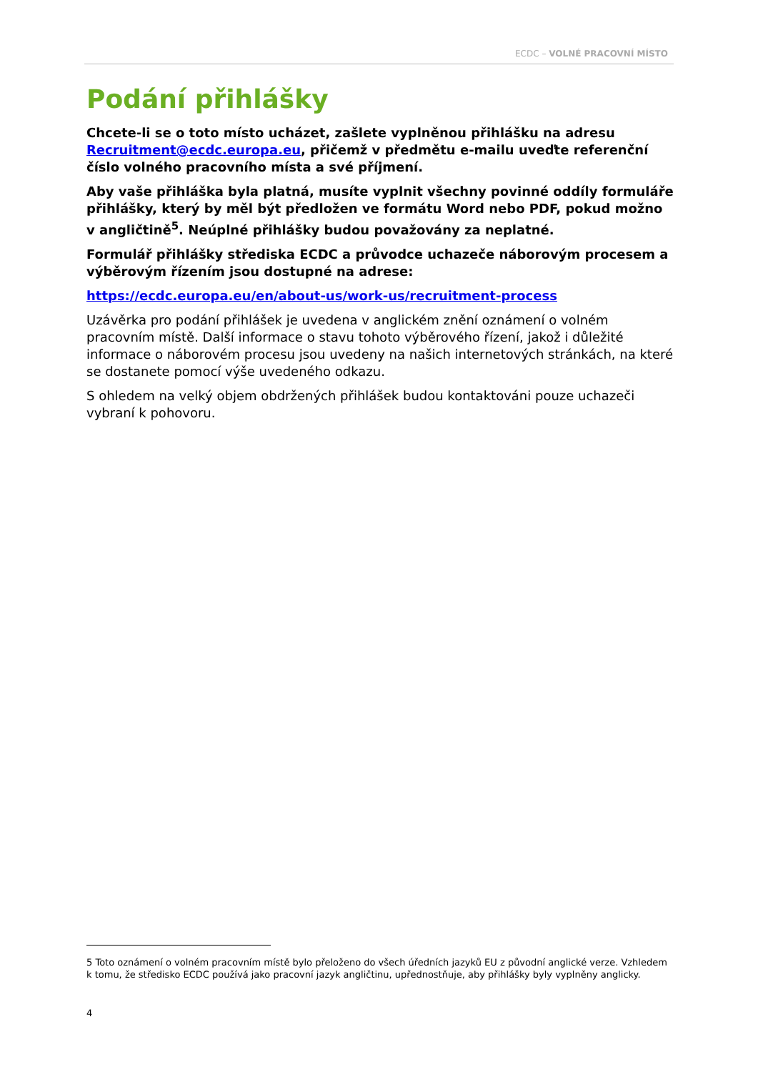ECDC – VOLNÉ PRACOVNÍ MÍSTO
Podání přihlášky
Chcete-li se o toto místo ucházet, zašlete vyplněnou přihlášku na adresu Recruitment@ecdc.europa.eu, přičemž v předmětu e-mailu uveďte referenční číslo volného pracovního místa a své příjmení.
Aby vaše přihláška byla platná, musíte vyplnit všechny povinné oddíly formuláře přihlášky, který by měl být předložen ve formátu Word nebo PDF, pokud možno v angličtině<sup>5</sup>. Neúplné přihlášky budou považovány za neplatné.
Formulář přihlášky střediska ECDC a průvodce uchazeče náborovým procesem a výběrovým řízením jsou dostupné na adrese:
https://ecdc.europa.eu/en/about-us/work-us/recruitment-process
Uzávěrka pro podání přihlášek je uvedena v anglickém znění oznámení o volném pracovním místě. Další informace o stavu tohoto výběrového řízení, jakož i důležité informace o náborovém procesu jsou uvedeny na našich internetových stránkách, na které se dostanete pomocí výše uvedeného odkazu.
S ohledem na velký objem obdržených přihlášek budou kontaktováni pouze uchazeči vybraní k pohovoru.
5 Toto oznámení o volném pracovním místě bylo přeloženo do všech úředních jazyků EU z původní anglické verze. Vzhledem k tomu, že středisko ECDC používá jako pracovní jazyk angličtinu, upřednostňuje, aby přihlášky byly vyplněny anglicky.
4